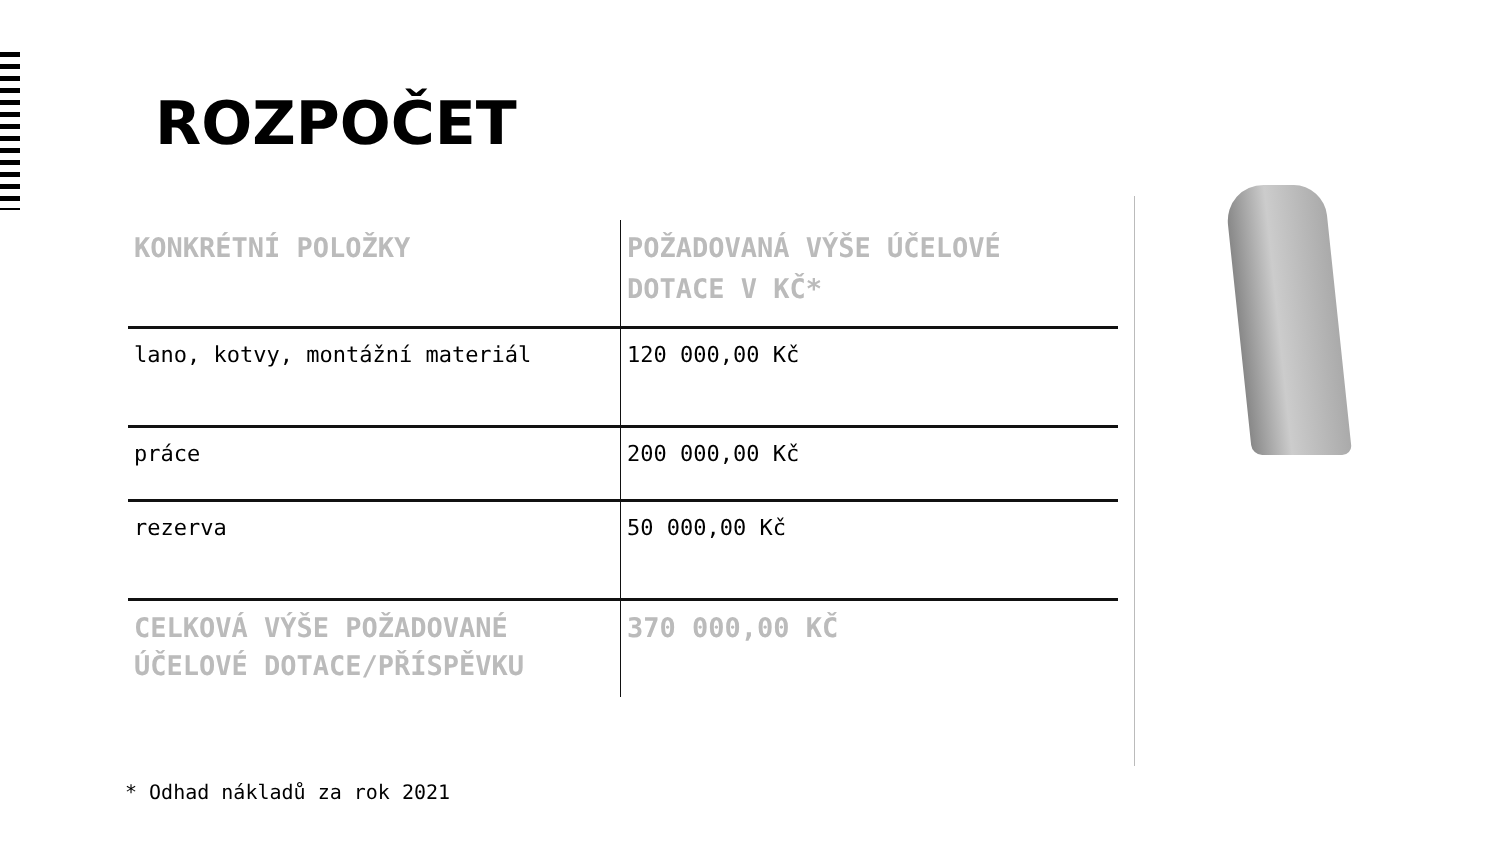ROZPOČET
| KONKRÉTNÍ POLOŽKY | POŽADOVANÁ VÝŠE ÚČELOVÉ DOTACE V KČ* |
| --- | --- |
| lano, kotvy, montážní materiál | 120 000,00 Kč |
| práce | 200 000,00 Kč |
| rezerva | 50 000,00 Kč |
| CELKOVÁ VÝŠE POŽADOVANÉ ÚČELOVÉ DOTACE/PŘÍSPĚVKU | 370 000,00 KČ |
* Odhad nákladů za rok 2021